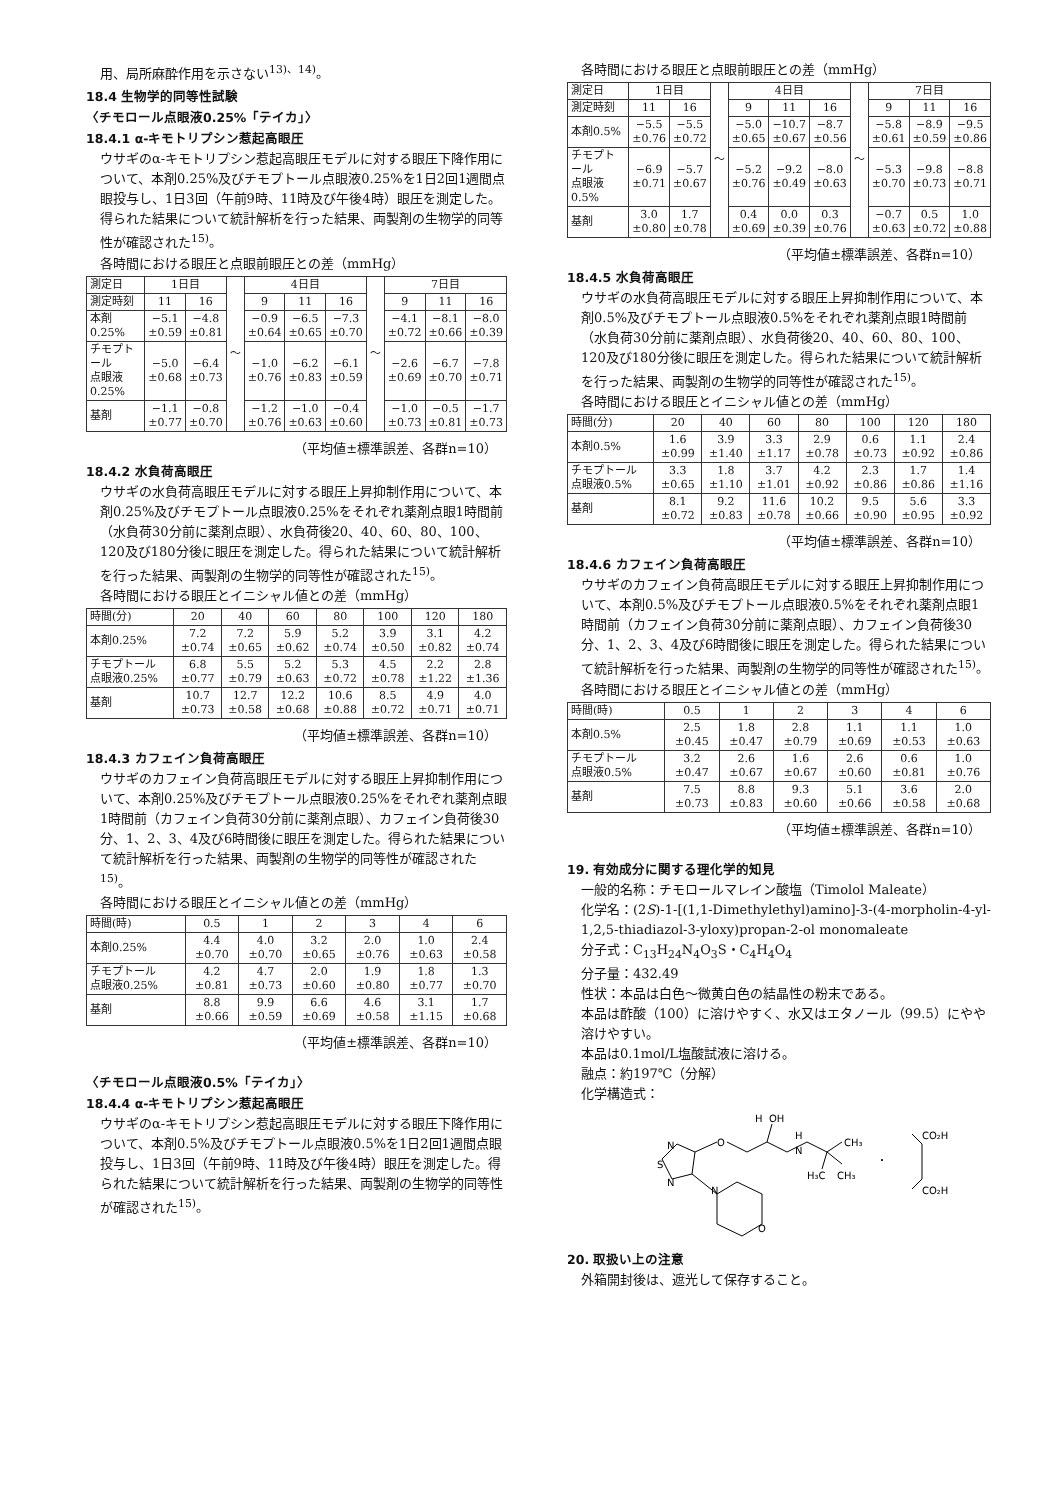用、局所麻酔作用を示さない<sup>13)、14)</sup>。
18.4 生物学的同等性試験
〈チモロール点眼液0.25%「テイカ」〉
18.4.1 α‐キモトリプシン惹起高眼圧
ウサギのα-キモトリプシン惹起高眼圧モデルに対する眼圧下降作用について、本剤0.25%及びチモプトール点眼液0.25%を1日2回1週間点眼投与し、1日3回（午前9時、11時及び午後4時）眼圧を測定した。得られた結果について統計解析を行った結果、両製剤の生物学的同等性が確認された<sup>15)</sup>。
各時間における眼圧と点眼前眼圧との差（mmHg）
| 測定日 | 1日目 | | ～ | 4日目 | | | ～ | 7日目 | | |
| --- | --- | --- | --- | --- | --- | --- | --- | --- | --- | --- |
| 測定時刻 | 11 | 16 | | 9 | 11 | 16 | | 9 | 11 | 16 |
| 本剤0.25% | −5.1 ±0.59 | −4.8 ±0.81 | | −0.9 ±0.64 | −6.5 ±0.65 | −7.3 ±0.70 | | −4.1 ±0.72 | −8.1 ±0.66 | −8.0 ±0.39 |
| チモプトール 点眼液0.25% | −5.0 ±0.68 | −6.4 ±0.73 | | −1.0 ±0.76 | −6.2 ±0.83 | −6.1 ±0.59 | | −2.6 ±0.69 | −6.7 ±0.70 | −7.8 ±0.71 |
| 基剤 | −1.1 ±0.77 | −0.8 ±0.70 | | −1.2 ±0.76 | −1.0 ±0.63 | −0.4 ±0.60 | | −1.0 ±0.73 | −0.5 ±0.81 | −1.7 ±0.73 |
（平均値±標準誤差、各群n=10）
18.4.2 水負荷高眼圧
ウサギの水負荷高眼圧モデルに対する眼圧上昇抑制作用について、本剤0.25%及びチモプトール点眼液0.25%をそれぞれ薬剤点眼1時間前（水負荷30分前に薬剤点眼）、水負荷後20、40、60、80、100、120及び180分後に眼圧を測定した。得られた結果について統計解析を行った結果、両製剤の生物学的同等性が確認された<sup>15)</sup>。
各時間における眼圧とイニシャル値との差（mmHg）
| 時間(分) | 20 | 40 | 60 | 80 | 100 | 120 | 180 |
| --- | --- | --- | --- | --- | --- | --- | --- |
| 本剤0.25% | 7.2 ±0.74 | 7.2 ±0.65 | 5.9 ±0.62 | 5.2 ±0.74 | 3.9 ±0.50 | 3.1 ±0.82 | 4.2 ±0.74 |
| チモプトール 点眼液0.25% | 6.8 ±0.77 | 5.5 ±0.79 | 5.2 ±0.63 | 5.3 ±0.72 | 4.5 ±0.78 | 2.2 ±1.22 | 2.8 ±1.36 |
| 基剤 | 10.7 ±0.73 | 12.7 ±0.58 | 12.2 ±0.68 | 10.6 ±0.88 | 8.5 ±0.72 | 4.9 ±0.71 | 4.0 ±0.71 |
（平均値±標準誤差、各群n=10）
18.4.3 カフェイン負荷高眼圧
ウサギのカフェイン負荷高眼圧モデルに対する眼圧上昇抑制作用について、本剤0.25%及びチモプトール点眼液0.25%をそれぞれ薬剤点眼1時間前（カフェイン負荷30分前に薬剤点眼）、カフェイン負荷後30分、1、2、3、4及び6時間後に眼圧を測定した。得られた結果について統計解析を行った結果、両製剤の生物学的同等性が確認された<sup>15)</sup>。
各時間における眼圧とイニシャル値との差（mmHg）
| 時間(時) | 0.5 | 1 | 2 | 3 | 4 | 6 |
| --- | --- | --- | --- | --- | --- | --- |
| 本剤0.25% | 4.4 ±0.70 | 4.0 ±0.70 | 3.2 ±0.65 | 2.0 ±0.76 | 1.0 ±0.63 | 2.4 ±0.58 |
| チモプトール 点眼液0.25% | 4.2 ±0.81 | 4.7 ±0.73 | 2.0 ±0.60 | 1.9 ±0.80 | 1.8 ±0.77 | 1.3 ±0.70 |
| 基剤 | 8.8 ±0.66 | 9.9 ±0.59 | 6.6 ±0.69 | 4.6 ±0.58 | 3.1 ±1.15 | 1.7 ±0.68 |
（平均値±標準誤差、各群n=10）
〈チモロール点眼液0.5%「テイカ」〉
18.4.4 α‐キモトリプシン惹起高眼圧
ウサギのα-キモトリプシン惹起高眼圧モデルに対する眼圧下降作用について、本剤0.5%及びチモプトール点眼液0.5%を1日2回1週間点眼投与し、1日3回（午前9時、11時及び午後4時）眼圧を測定した。得られた結果について統計解析を行った結果、両製剤の生物学的同等性が確認された<sup>15)</sup>。
各時間における眼圧と点眼前眼圧との差（mmHg）
| 測定日 | 1日目 | | ～ | 4日目 | | | ～ | 7日目 | | |
| --- | --- | --- | --- | --- | --- | --- | --- | --- | --- | --- |
| 測定時刻 | 11 | 16 | | 9 | 11 | 16 | | 9 | 11 | 16 |
| 本剤0.5% | −5.5 ±0.76 | −5.5 ±0.72 | | −5.0 ±0.65 | −10.7 ±0.67 | −8.7 ±0.56 | | −5.8 ±0.61 | −8.9 ±0.59 | −9.5 ±0.86 |
| チモプトール 点眼液0.5% | −6.9 ±0.71 | −5.7 ±0.67 | | −5.2 ±0.76 | −9.2 ±0.49 | −8.0 ±0.63 | | −5.3 ±0.70 | −9.8 ±0.73 | −8.8 ±0.71 |
| 基剤 | 3.0 ±0.80 | 1.7 ±0.78 | | 0.4 ±0.69 | 0.0 ±0.39 | 0.3 ±0.76 | | −0.7 ±0.63 | 0.5 ±0.72 | 1.0 ±0.88 |
（平均値±標準誤差、各群n=10）
18.4.5 水負荷高眼圧
ウサギの水負荷高眼圧モデルに対する眼圧上昇抑制作用について、本剤0.5%及びチモプトール点眼液0.5%をそれぞれ薬剤点眼1時間前（水負荷30分前に薬剤点眼）、水負荷後20、40、60、80、100、120及び180分後に眼圧を測定した。得られた結果について統計解析を行った結果、両製剤の生物学的同等性が確認された<sup>15)</sup>。
各時間における眼圧とイニシャル値との差（mmHg）
| 時間(分) | 20 | 40 | 60 | 80 | 100 | 120 | 180 |
| --- | --- | --- | --- | --- | --- | --- | --- |
| 本剤0.5% | 1.6 ±0.99 | 3.9 ±1.40 | 3.3 ±1.17 | 2.9 ±0.78 | 0.6 ±0.73 | 1.1 ±0.92 | 2.4 ±0.86 |
| チモプトール 点眼液0.5% | 3.3 ±0.65 | 1.8 ±1.10 | 3.7 ±1.01 | 4.2 ±0.92 | 2.3 ±0.86 | 1.7 ±0.86 | 1.4 ±1.16 |
| 基剤 | 8.1 ±0.72 | 9.2 ±0.83 | 11.6 ±0.78 | 10.2 ±0.66 | 9.5 ±0.90 | 5.6 ±0.95 | 3.3 ±0.92 |
（平均値±標準誤差、各群n=10）
18.4.6 カフェイン負荷高眼圧
ウサギのカフェイン負荷高眼圧モデルに対する眼圧上昇抑制作用について、本剤0.5%及びチモプトール点眼液0.5%をそれぞれ薬剤点眼1時間前（カフェイン負荷30分前に薬剤点眼）、カフェイン負荷後30分、1、2、3、4及び6時間後に眼圧を測定した。得られた結果について統計解析を行った結果、両製剤の生物学的同等性が確認された<sup>15)</sup>。
各時間における眼圧とイニシャル値との差（mmHg）
| 時間(時) | 0.5 | 1 | 2 | 3 | 4 | 6 |
| --- | --- | --- | --- | --- | --- | --- |
| 本剤0.5% | 2.5 ±0.45 | 1.8 ±0.47 | 2.8 ±0.79 | 1.1 ±0.69 | 1.1 ±0.53 | 1.0 ±0.63 |
| チモプトール 点眼液0.5% | 3.2 ±0.47 | 2.6 ±0.67 | 1.6 ±0.67 | 2.6 ±0.60 | 0.6 ±0.81 | 1.0 ±0.76 |
| 基剤 | 7.5 ±0.73 | 8.8 ±0.83 | 9.3 ±0.60 | 5.1 ±0.66 | 3.6 ±0.58 | 2.0 ±0.68 |
（平均値±標準誤差、各群n=10）
19. 有効成分に関する理化学的知見
一般的名称：チモロールマレイン酸塩（Timolol Maleate）
化学名：(2S)-1-[(1,1-Dimethylethyl)amino]-3-(4-morpholin-4-yl-1,2,5-thiadiazol-3-yloxy)propan-2-ol monomaleate
分子式：C<sub>13</sub>H<sub>24</sub>N<sub>4</sub>O<sub>3</sub>S・C<sub>4</sub>H<sub>4</sub>O<sub>4</sub>
分子量：432.49
性状：本品は白色～微黄白色の結晶性の粉末である。
本品は酢酸（100）に溶けやすく、水又はエタノール（99.5）にやや溶けやすい。
本品は0.1mol/L塩酸試液に溶ける。
融点：約197℃（分解）
化学構造式：
N
S
N
O
H
OH
H
N
CH₃
H₃C
CH₃
N
O
・
CO₂H
CO₂H
20. 取扱い上の注意
外箱開封後は、遮光して保存すること。